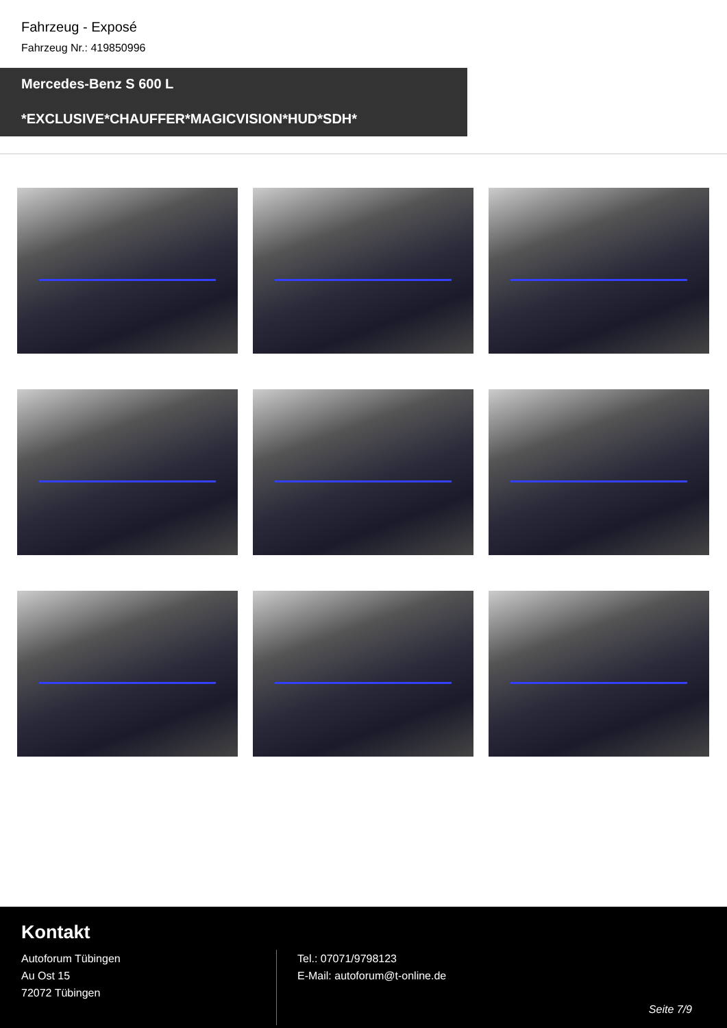Fahrzeug - Exposé
Fahrzeug Nr.: 419850996
Mercedes-Benz S 600 L
*EXCLUSIVE*CHAUFFER*MAGICVISION*HUD*SDH*
Kontakt
Autoforum Tübingen
Au Ost 15
72072 Tübingen
Tel.: 07071/9798123
E-Mail: autoforum@t-online.de
Seite 7/9